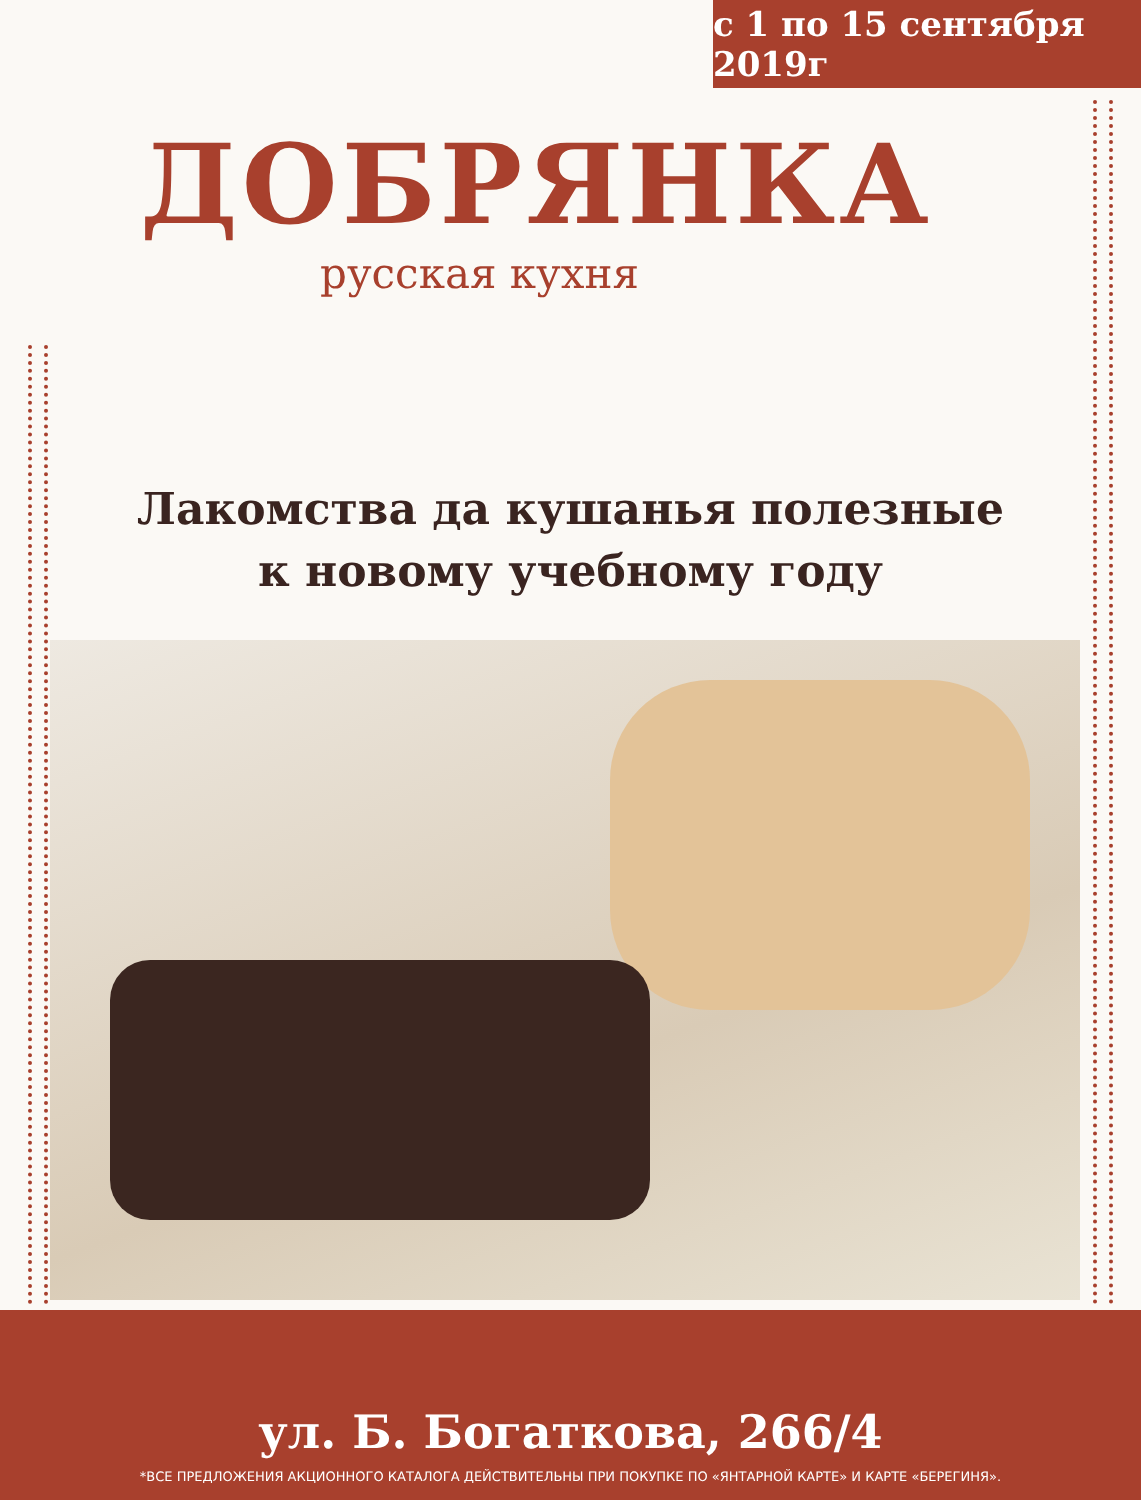с 1 по 15 сентября 2019г
ДОБРЯНКА
русская кухня
Лакомства да кушанья полезные
к новому учебному году
ул. Б. Богаткова, 266/4
*ВСЕ ПРЕДЛОЖЕНИЯ АКЦИОННОГО КАТАЛОГА ДЕЙСТВИТЕЛЬНЫ ПРИ ПОКУПКЕ ПО «ЯНТАРНОЙ КАРТЕ» И КАРТЕ «БЕРЕГИНЯ».